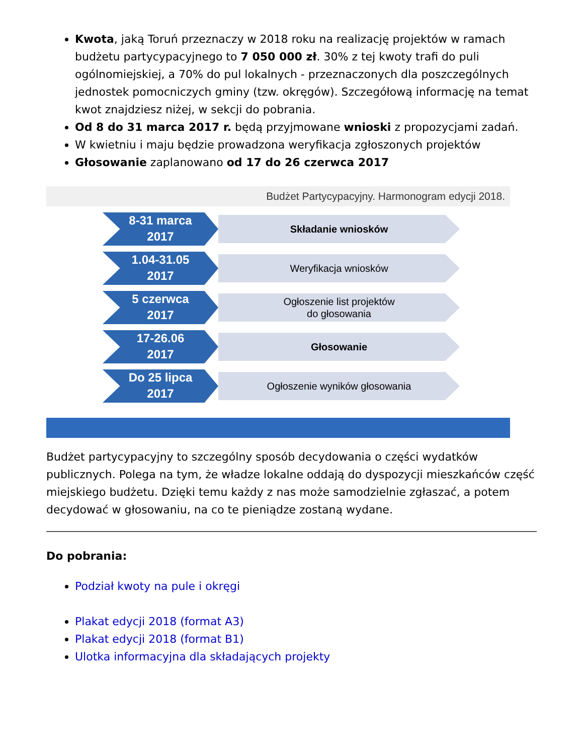Kwota, jaką Toruń przeznaczy w 2018 roku na realizację projektów w ramach budżetu partycypacyjnego to 7 050 000 zł. 30% z tej kwoty trafi do puli ogólnomiejskiej, a 70% do pul lokalnych - przeznaczonych dla poszczególnych jednostek pomocniczych gminy (tzw. okręgów). Szczegółową informację na temat kwot znajdziesz niżej, w sekcji do pobrania.
Od 8 do 31 marca 2017 r. będą przyjmowane wnioski z propozycjami zadań.
W kwietniu i maju będzie prowadzona weryfikacja zgłoszonych projektów
Głosowanie zaplanowano od 17 do 26 czerwca 2017
Budżet Partycypacyjny. Harmonogram edycji 2018.
8-31 marca
2017
Składanie wniosków
1.04-31.05
2017
Weryfikacja wniosków
5 czerwca
2017
Ogłoszenie list projektów
do głosowania
17-26.06
2017
Głosowanie
Do 25 lipca
2017
Ogłoszenie wyników głosowania
Budżet partycypacyjny to szczególny sposób decydowania o części wydatków publicznych. Polega na tym, że władze lokalne oddają do dyspozycji mieszkańców część miejskiego budżetu. Dzięki temu każdy z nas może samodzielnie zgłaszać, a potem decydować w głosowaniu, na co te pieniądze zostaną wydane.
Do pobrania:
Podział kwoty na pule i okręgi
Plakat edycji 2018 (format A3)
Plakat edycji 2018 (format B1)
Ulotka informacyjna dla składających projekty